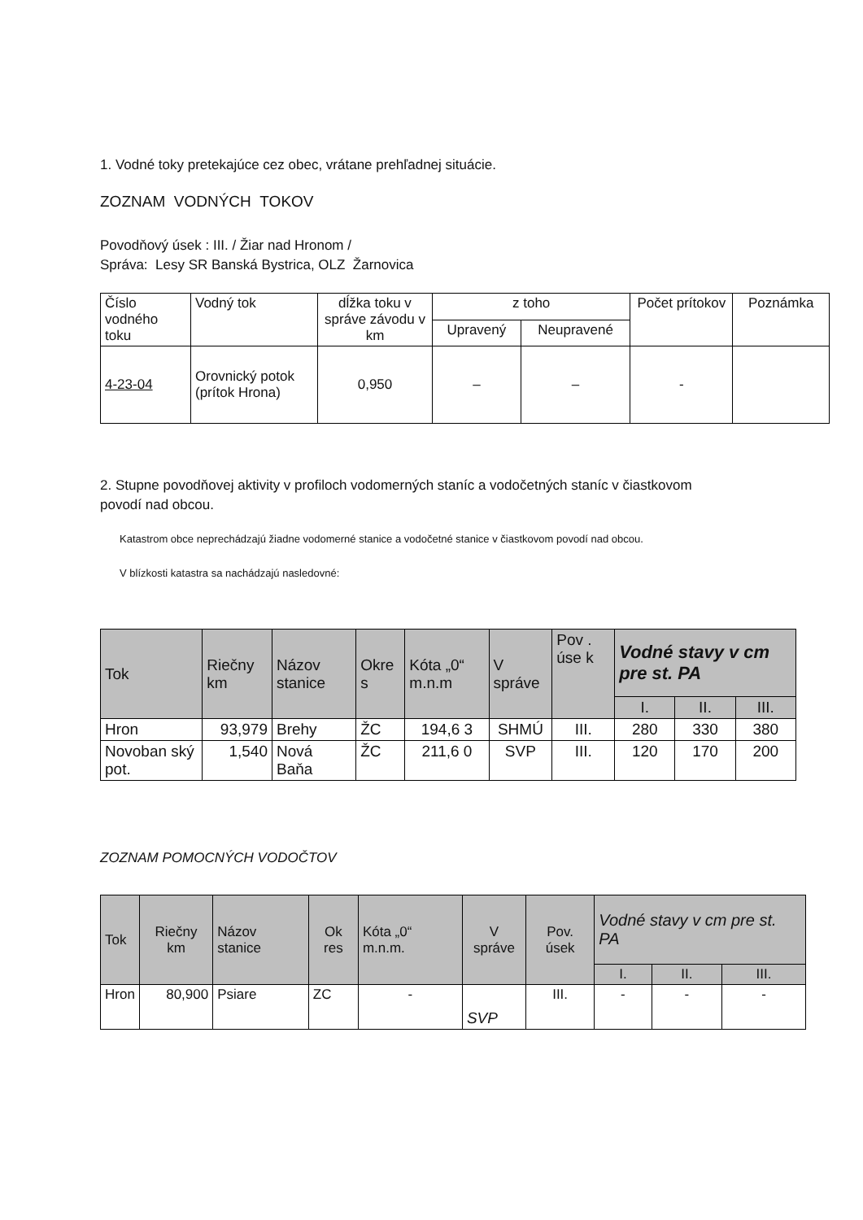1. Vodné toky pretekajúce cez obec, vrátane prehľadnej situácie.
ZOZNAM VODNÝCH TOKOV
Povodňový úsek : III. / Žiar nad Hronom /
Správa: Lesy SR Banská Bystrica, OLZ Žarnovica
| Číslo vodného toku | Vodný tok | dĺžka toku v správe závodu v km | z toho | | Počet prítokov | Poznámka |
| --- | --- | --- | --- | --- | --- | --- |
| | | | Upravený | Neupravené | | |
| 4-23-04 | Orovnický potok (prítok Hrona) | 0,950 | – | – | - | |
2. Stupne povodňovej aktivity v profiloch vodomerných staníc a vodočetných staníc v čiastkovom
povodí nad obcou.
Katastrom obce neprechádzajú žiadne vodomerné stanice a vodočetné stanice v čiastkovom povodí nad obcou.
V blízkosti katastra sa nachádzajú nasledovné:
| Tok | Riečny km | Názov stanice | Okre s | Kóta „0“ m.n.m | V správe | Pov . úse k | Vodné stavy v cm pre st. PA | | |
| --- | --- | --- | --- | --- | --- | --- | --- | --- | --- |
| | | | | | | | I. | II. | III. |
| Hron | 93,979 | Brehy | ŽC | 194,6 3 | SHMÚ | III. | 280 | 330 | 380 |
| Novoban ský pot. | 1,540 | Nová Baňa | ŽC | 211,6 0 | SVP | III. | 120 | 170 | 200 |
ZOZNAM POMOCNÝCH VODOČTOV
| Tok | Riečny km | Názov stanice | Ok res | Kóta „0“ m.n.m. | V správe | Pov. úsek | Vodné stavy v cm pre st. PA | | |
| --- | --- | --- | --- | --- | --- | --- | --- | --- | --- |
| | | | | | | | I. | II. | III. |
| Hron | 80,900 | Psiare | ZC | - | SVP | III. | - | - | - |